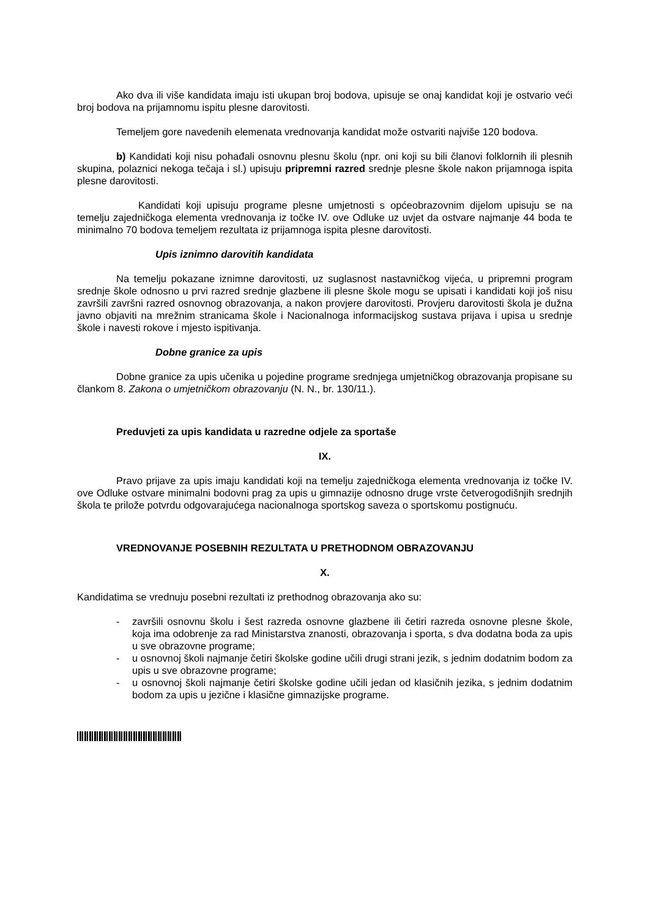Ako dva ili više kandidata imaju isti ukupan broj bodova, upisuje se onaj kandidat koji je ostvario veći broj bodova na prijamnomu ispitu plesne darovitosti.
Temeljem gore navedenih elemenata vrednovanja kandidat može ostvariti najviše 120 bodova.
b) Kandidati koji nisu pohađali osnovnu plesnu školu (npr. oni koji su bili članovi folklornih ili plesnih skupina, polaznici nekoga tečaja i sl.) upisuju pripremni razred srednje plesne škole nakon prijamnoga ispita plesne darovitosti.
Kandidati koji upisuju programe plesne umjetnosti s općeobrazovnim dijelom upisuju se na temelju zajedničkoga elementa vrednovanja iz točke IV. ove Odluke uz uvjet da ostvare najmanje 44 boda te minimalno 70 bodova temeljem rezultata iz prijamnoga ispita plesne darovitosti.
Upis iznimno darovitih kandidata
Na temelju pokazane iznimne darovitosti, uz suglasnost nastavničkog vijeća, u pripremni program srednje škole odnosno u prvi razred srednje glazbene ili plesne škole mogu se upisati i kandidati koji još nisu završili završni razred osnovnog obrazovanja, a nakon provjere darovitosti. Provjeru darovitosti škola je dužna javno objaviti na mrežnim stranicama škole i Nacionalnoga informacijskog sustava prijava i upisa u srednje škole i navesti rokove i mjesto ispitivanja.
Dobne granice za upis
Dobne granice za upis učenika u pojedine programe srednjega umjetničkog obrazovanja propisane su člankom 8. Zakona o umjetničkom obrazovanju (N. N., br. 130/11.).
Preduvjeti za upis kandidata u razredne odjele za sportaše
IX.
Pravo prijave za upis imaju kandidati koji na temelju zajedničkoga elementa vrednovanja iz točke IV. ove Odluke ostvare minimalni bodovni prag za upis u gimnazije odnosno druge vrste četverogodišnjih srednjih škola te prilože potvrdu odgovarajućega nacionalnoga sportskog saveza o sportskomu postignuću.
VREDNOVANJE POSEBNIH REZULTATA U PRETHODNOM OBRAZOVANJU
X.
Kandidatima se vrednuju posebni rezultati iz prethodnog obrazovanja ako su:
- završili osnovnu školu i šest razreda osnovne glazbene ili četiri razreda osnovne plesne škole, koja ima odobrenje za rad Ministarstva znanosti, obrazovanja i sporta, s dva dodatna boda za upis u sve obrazovne programe;
- u osnovnoj školi najmanje četiri školske godine učili drugi strani jezik, s jednim dodatnim bodom za upis u sve obrazovne programe;
- u osnovnoj školi najmanje četiri školske godine učili jedan od klasičnih jezika, s jednim dodatnim bodom za upis u jezične i klasične gimnazijske programe.